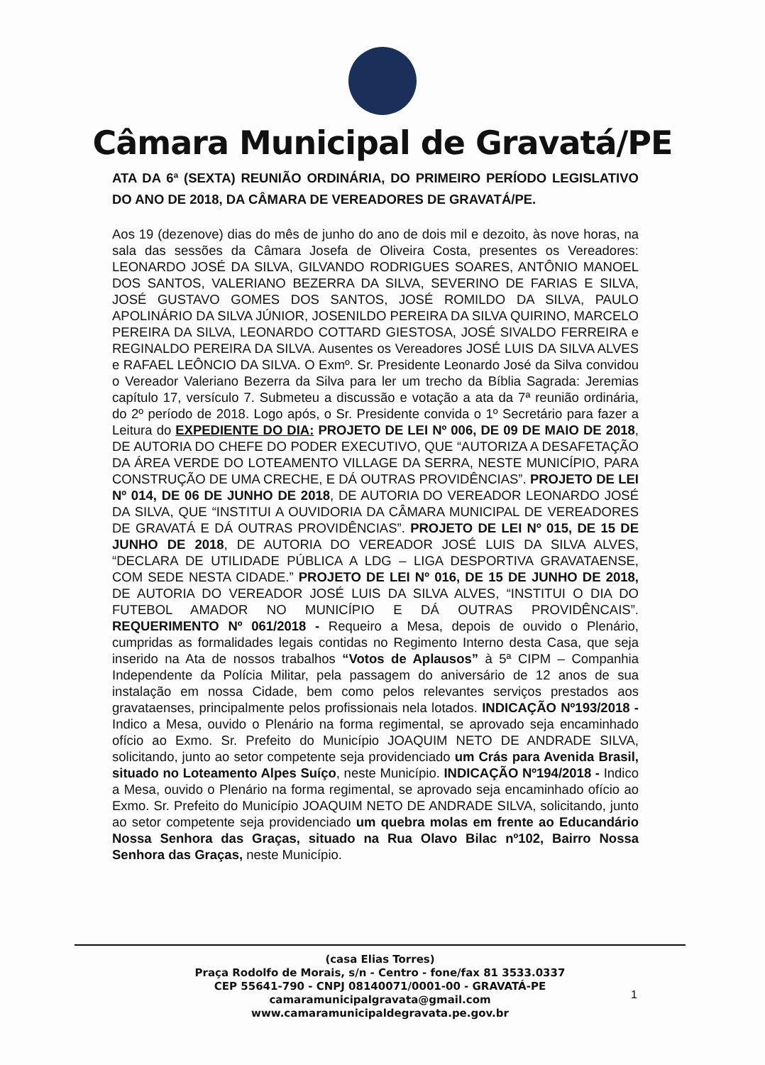Câmara Municipal de Gravatá/PE
ATA DA 6ª (SEXTA) REUNIÃO ORDINÁRIA, DO PRIMEIRO PERÍODO LEGISLATIVO DO ANO DE 2018, DA CÂMARA DE VEREADORES DE GRAVATÁ/PE.
Aos 19 (dezenove) dias do mês de junho do ano de dois mil e dezoito, às nove horas, na sala das sessões da Câmara Josefa de Oliveira Costa, presentes os Vereadores: LEONARDO JOSÉ DA SILVA, GILVANDO RODRIGUES SOARES, ANTÔNIO MANOEL DOS SANTOS, VALERIANO BEZERRA DA SILVA, SEVERINO DE FARIAS E SILVA, JOSÉ GUSTAVO GOMES DOS SANTOS, JOSÉ ROMILDO DA SILVA, PAULO APOLINÁRIO DA SILVA JÚNIOR, JOSENILDO PEREIRA DA SILVA QUIRINO, MARCELO PEREIRA DA SILVA, LEONARDO COTTARD GIESTOSA, JOSÉ SIVALDO FERREIRA e REGINALDO PEREIRA DA SILVA. Ausentes os Vereadores JOSÉ LUIS DA SILVA ALVES e RAFAEL LEÔNCIO DA SILVA. O Exmº. Sr. Presidente Leonardo José da Silva convidou o Vereador Valeriano Bezerra da Silva para ler um trecho da Bíblia Sagrada: Jeremias capítulo 17, versículo 7. Submeteu a discussão e votação a ata da 7ª reunião ordinária, do 2º período de 2018. Logo após, o Sr. Presidente convida o 1º Secretário para fazer a Leitura do EXPEDIENTE DO DIA: PROJETO DE LEI Nº 006, DE 09 DE MAIO DE 2018, DE AUTORIA DO CHEFE DO PODER EXECUTIVO, QUE “AUTORIZA A DESAFETAÇÃO DA ÁREA VERDE DO LOTEAMENTO VILLAGE DA SERRA, NESTE MUNICÍPIO, PARA CONSTRUÇÃO DE UMA CRECHE, E DÁ OUTRAS PROVIDÊNCIAS”. PROJETO DE LEI Nº 014, DE 06 DE JUNHO DE 2018, DE AUTORIA DO VEREADOR LEONARDO JOSÉ DA SILVA, QUE “INSTITUI A OUVIDORIA DA CÂMARA MUNICIPAL DE VEREADORES DE GRAVATÁ E DÁ OUTRAS PROVIDÊNCIAS”. PROJETO DE LEI Nº 015, DE 15 DE JUNHO DE 2018, DE AUTORIA DO VEREADOR JOSÉ LUIS DA SILVA ALVES, “DECLARA DE UTILIDADE PÚBLICA A LDG – LIGA DESPORTIVA GRAVATAENSE, COM SEDE NESTA CIDADE.” PROJETO DE LEI Nº 016, DE 15 DE JUNHO DE 2018, DE AUTORIA DO VEREADOR JOSÉ LUIS DA SILVA ALVES, “INSTITUI O DIA DO FUTEBOL AMADOR NO MUNICÍPIO E DÁ OUTRAS PROVIDÊNCAIS”. REQUERIMENTO Nº 061/2018 - Requeiro a Mesa, depois de ouvido o Plenário, cumpridas as formalidades legais contidas no Regimento Interno desta Casa, que seja inserido na Ata de nossos trabalhos “Votos de Aplausos” à 5ª CIPM – Companhia Independente da Polícia Militar, pela passagem do aniversário de 12 anos de sua instalação em nossa Cidade, bem como pelos relevantes serviços prestados aos gravataenses, principalmente pelos profissionais nela lotados. INDICAÇÃO Nº193/2018 - Indico a Mesa, ouvido o Plenário na forma regimental, se aprovado seja encaminhado ofício ao Exmo. Sr. Prefeito do Município JOAQUIM NETO DE ANDRADE SILVA, solicitando, junto ao setor competente seja providenciado um Crás para Avenida Brasil, situado no Loteamento Alpes Suíço, neste Município. INDICAÇÃO Nº194/2018 - Indico a Mesa, ouvido o Plenário na forma regimental, se aprovado seja encaminhado ofício ao Exmo. Sr. Prefeito do Município JOAQUIM NETO DE ANDRADE SILVA, solicitando, junto ao setor competente seja providenciado um quebra molas em frente ao Educandário Nossa Senhora das Graças, situado na Rua Olavo Bilac nº102, Bairro Nossa Senhora das Graças, neste Município.
(casa Elias Torres)
Praça Rodolfo de Morais, s/n - Centro - fone/fax 81 3533.0337
CEP 55641-790 - CNPJ 08140071/0001-00 - GRAVATÁ-PE
camaramunicipalgravata@gmail.com
www.camaramunicipaldegravata.pe.gov.br
1